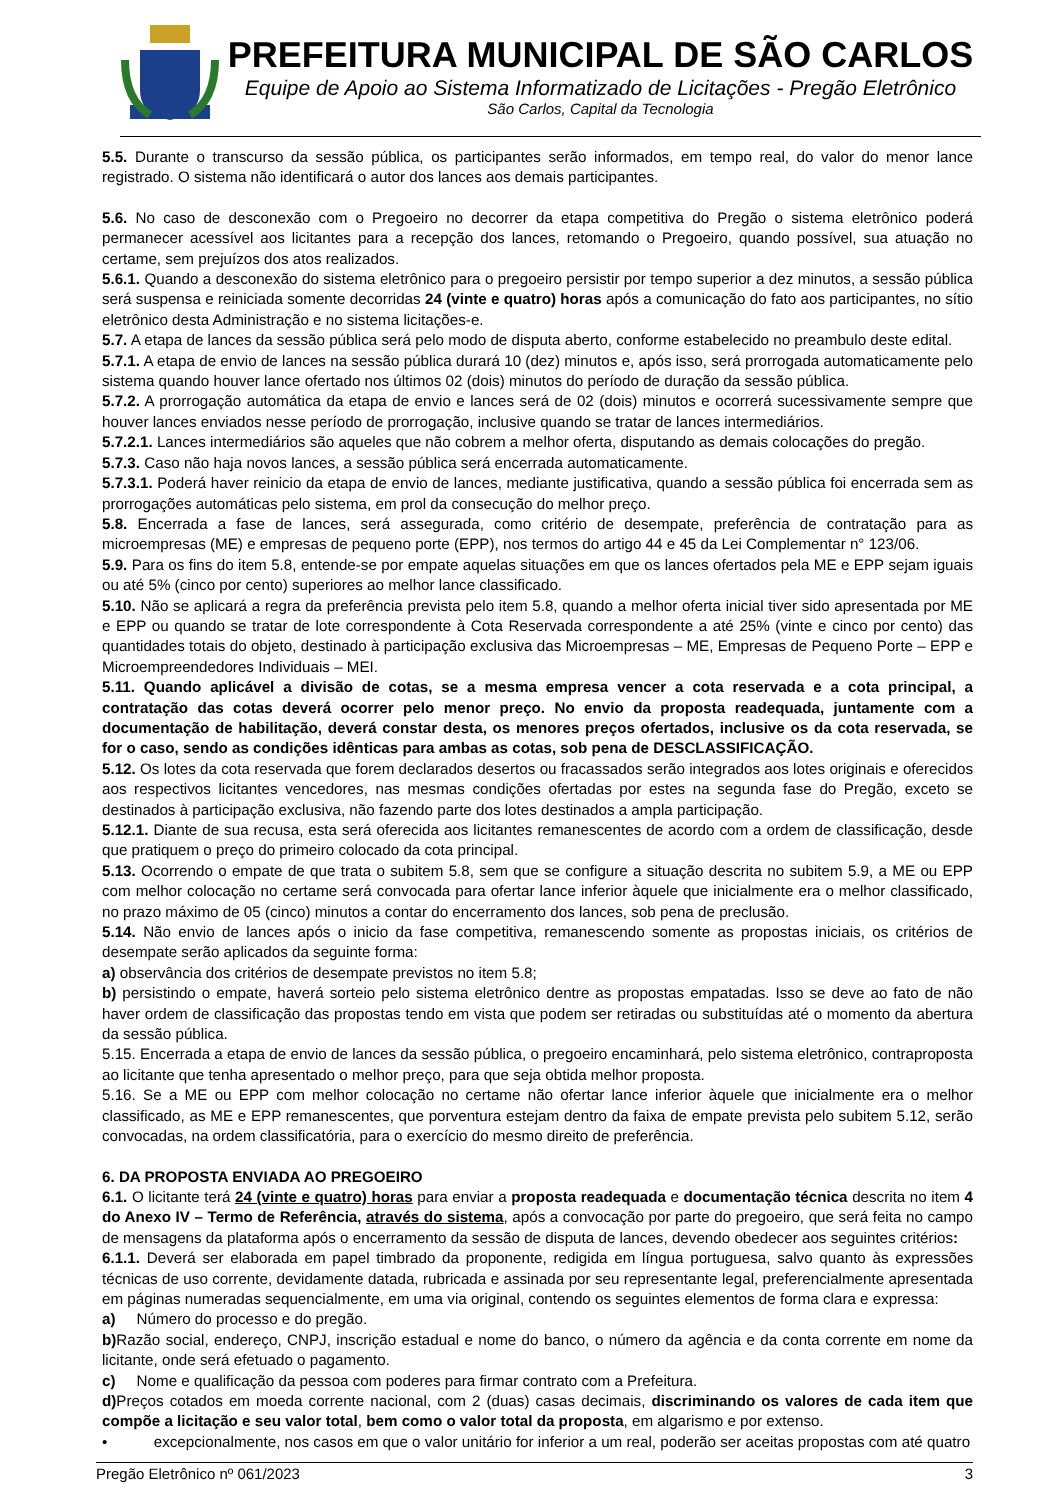PREFEITURA MUNICIPAL DE SÃO CARLOS
Equipe de Apoio ao Sistema Informatizado de Licitações - Pregão Eletrônico
São Carlos, Capital da Tecnologia
5.5. Durante o transcurso da sessão pública, os participantes serão informados, em tempo real, do valor do menor lance registrado. O sistema não identificará o autor dos lances aos demais participantes.
5.6. No caso de desconexão com o Pregoeiro no decorrer da etapa competitiva do Pregão o sistema eletrônico poderá permanecer acessível aos licitantes para a recepção dos lances, retomando o Pregoeiro, quando possível, sua atuação no certame, sem prejuízos dos atos realizados.
5.6.1. Quando a desconexão do sistema eletrônico para o pregoeiro persistir por tempo superior a dez minutos, a sessão pública será suspensa e reiniciada somente decorridas 24 (vinte e quatro) horas após a comunicação do fato aos participantes, no sítio eletrônico desta Administração e no sistema licitações-e.
5.7. A etapa de lances da sessão pública será pelo modo de disputa aberto, conforme estabelecido no preambulo deste edital.
5.7.1. A etapa de envio de lances na sessão pública durará 10 (dez) minutos e, após isso, será prorrogada automaticamente pelo sistema quando houver lance ofertado nos últimos 02 (dois) minutos do período de duração da sessão pública.
5.7.2. A prorrogação automática da etapa de envio e lances será de 02 (dois) minutos e ocorrerá sucessivamente sempre que houver lances enviados nesse período de prorrogação, inclusive quando se tratar de lances intermediários.
5.7.2.1. Lances intermediários são aqueles que não cobrem a melhor oferta, disputando as demais colocações do pregão.
5.7.3. Caso não haja novos lances, a sessão pública será encerrada automaticamente.
5.7.3.1. Poderá haver reinicio da etapa de envio de lances, mediante justificativa, quando a sessão pública foi encerrada sem as prorrogações automáticas pelo sistema, em prol da consecução do melhor preço.
5.8. Encerrada a fase de lances, será assegurada, como critério de desempate, preferência de contratação para as microempresas (ME) e empresas de pequeno porte (EPP), nos termos do artigo 44 e 45 da Lei Complementar n° 123/06.
5.9. Para os fins do item 5.8, entende-se por empate aquelas situações em que os lances ofertados pela ME e EPP sejam iguais ou até 5% (cinco por cento) superiores ao melhor lance classificado.
5.10. Não se aplicará a regra da preferência prevista pelo item 5.8, quando a melhor oferta inicial tiver sido apresentada por ME e EPP ou quando se tratar de lote correspondente à Cota Reservada correspondente a até 25% (vinte e cinco por cento) das quantidades totais do objeto, destinado à participação exclusiva das Microempresas – ME, Empresas de Pequeno Porte – EPP e Microempreendedores Individuais – MEI.
5.11. Quando aplicável a divisão de cotas, se a mesma empresa vencer a cota reservada e a cota principal, a contratação das cotas deverá ocorrer pelo menor preço. No envio da proposta readequada, juntamente com a documentação de habilitação, deverá constar desta, os menores preços ofertados, inclusive os da cota reservada, se for o caso, sendo as condições idênticas para ambas as cotas, sob pena de DESCLASSIFICAÇÃO.
5.12. Os lotes da cota reservada que forem declarados desertos ou fracassados serão integrados aos lotes originais e oferecidos aos respectivos licitantes vencedores, nas mesmas condições ofertadas por estes na segunda fase do Pregão, exceto se destinados à participação exclusiva, não fazendo parte dos lotes destinados a ampla participação.
5.12.1. Diante de sua recusa, esta será oferecida aos licitantes remanescentes de acordo com a ordem de classificação, desde que pratiquem o preço do primeiro colocado da cota principal.
5.13. Ocorrendo o empate de que trata o subitem 5.8, sem que se configure a situação descrita no subitem 5.9, a ME ou EPP com melhor colocação no certame será convocada para ofertar lance inferior àquele que inicialmente era o melhor classificado, no prazo máximo de 05 (cinco) minutos a contar do encerramento dos lances, sob pena de preclusão.
5.14. Não envio de lances após o inicio da fase competitiva, remanescendo somente as propostas iniciais, os critérios de desempate serão aplicados da seguinte forma:
a) observância dos critérios de desempate previstos no item 5.8;
b) persistindo o empate, haverá sorteio pelo sistema eletrônico dentre as propostas empatadas. Isso se deve ao fato de não haver ordem de classificação das propostas tendo em vista que podem ser retiradas ou substituídas até o momento da abertura da sessão pública.
5.15. Encerrada a etapa de envio de lances da sessão pública, o pregoeiro encaminhará, pelo sistema eletrônico, contraproposta ao licitante que tenha apresentado o melhor preço, para que seja obtida melhor proposta.
5.16. Se a ME ou EPP com melhor colocação no certame não ofertar lance inferior àquele que inicialmente era o melhor classificado, as ME e EPP remanescentes, que porventura estejam dentro da faixa de empate prevista pelo subitem 5.12, serão convocadas, na ordem classificatória, para o exercício do mesmo direito de preferência.
6. DA PROPOSTA ENVIADA AO PREGOEIRO
6.1. O licitante terá 24 (vinte e quatro) horas para enviar a proposta readequada e documentação técnica descrita no item 4 do Anexo IV – Termo de Referência, através do sistema, após a convocação por parte do pregoeiro, que será feita no campo de mensagens da plataforma após o encerramento da sessão de disputa de lances, devendo obedecer aos seguintes critérios:
6.1.1. Deverá ser elaborada em papel timbrado da proponente, redigida em língua portuguesa, salvo quanto às expressões técnicas de uso corrente, devidamente datada, rubricada e assinada por seu representante legal, preferencialmente apresentada em páginas numeradas sequencialmente, em uma via original, contendo os seguintes elementos de forma clara e expressa:
a) Número do processo e do pregão.
b) Razão social, endereço, CNPJ, inscrição estadual e nome do banco, o número da agência e da conta corrente em nome da licitante, onde será efetuado o pagamento.
c) Nome e qualificação da pessoa com poderes para firmar contrato com a Prefeitura.
d) Preços cotados em moeda corrente nacional, com 2 (duas) casas decimais, discriminando os valores de cada item que compõe a licitação e seu valor total, bem como o valor total da proposta, em algarismo e por extenso.
• excepcionalmente, nos casos em que o valor unitário for inferior a um real, poderão ser aceitas propostas com até quatro
Pregão Eletrônico nº 061/2023 3